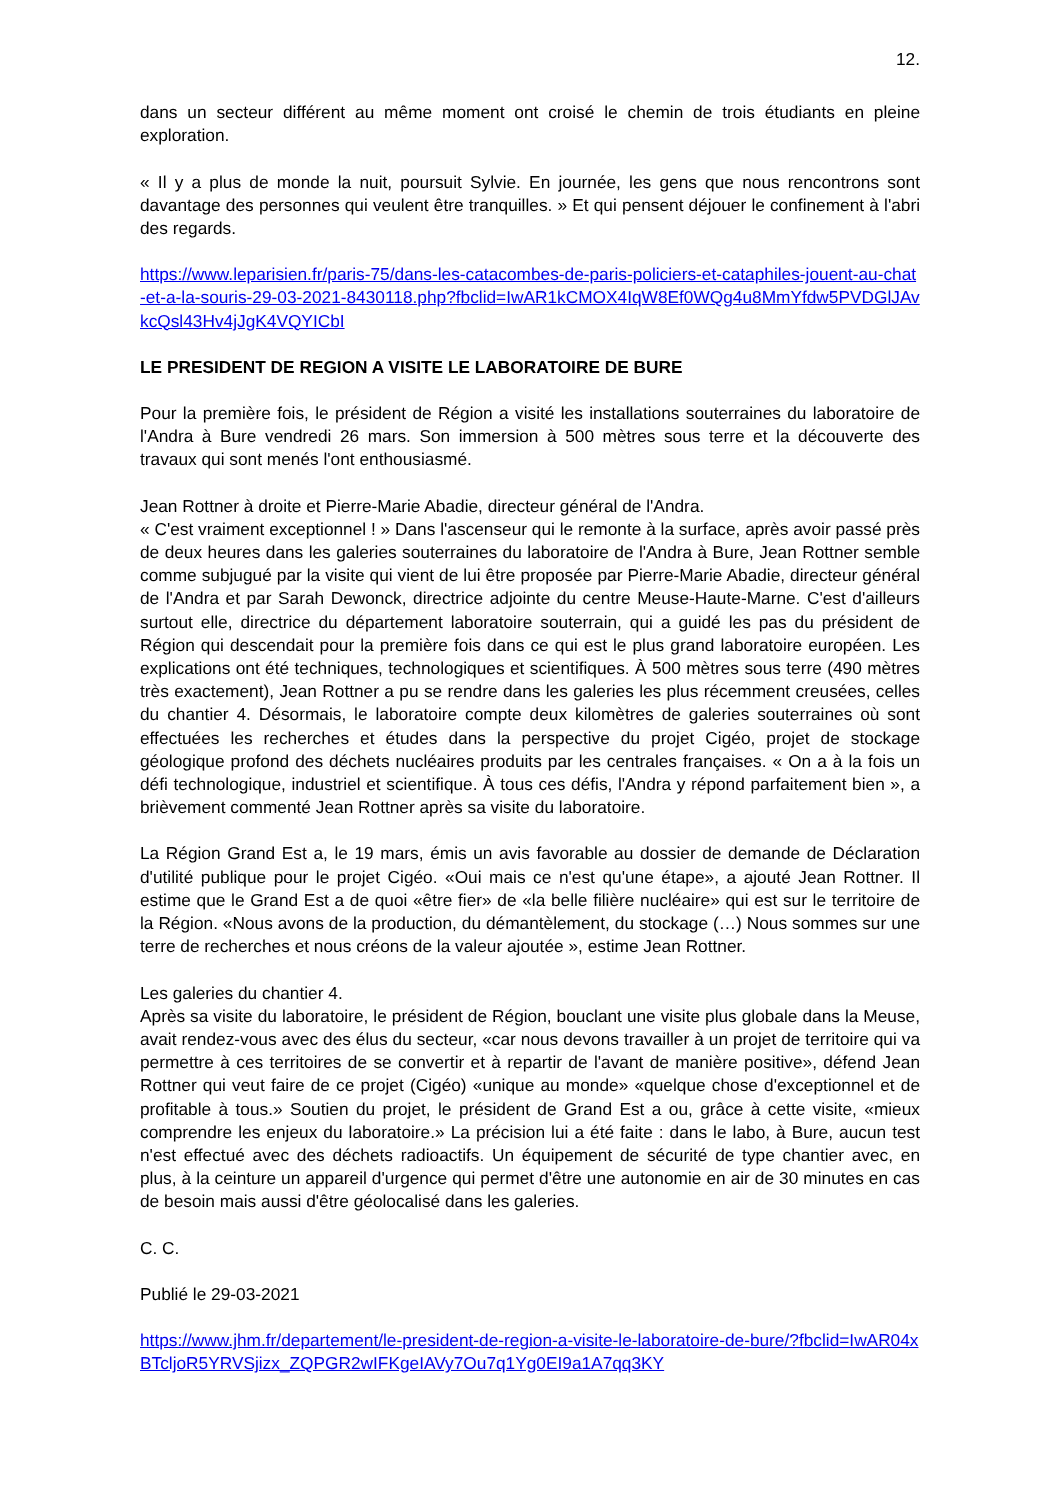12.
dans un secteur différent au même moment ont croisé le chemin de trois étudiants en pleine exploration.
« Il y a plus de monde la nuit, poursuit Sylvie. En journée, les gens que nous rencontrons sont davantage des personnes qui veulent être tranquilles. » Et qui pensent déjouer le confinement à l'abri des regards.
https://www.leparisien.fr/paris-75/dans-les-catacombes-de-paris-policiers-et-cataphiles-jouent-au-chat-et-a-la-souris-29-03-2021-8430118.php?fbclid=IwAR1kCMOX4IqW8Ef0WQg4u8MmYfdw5PVDGlJAvkcQsl43Hv4jJgK4VQYICbI
LE PRESIDENT DE REGION A VISITE LE LABORATOIRE DE BURE
Pour la première fois, le président de Région a visité les installations souterraines du laboratoire de l'Andra à Bure vendredi 26 mars. Son immersion à 500 mètres sous terre et la découverte des travaux qui sont menés l'ont enthousiasmé.
Jean Rottner à droite et Pierre-Marie Abadie, directeur général de l'Andra.
« C'est vraiment exceptionnel ! » Dans l'ascenseur qui le remonte à la surface, après avoir passé près de deux heures dans les galeries souterraines du laboratoire de l'Andra à Bure, Jean Rottner semble comme subjugué par la visite qui vient de lui être proposée par Pierre-Marie Abadie, directeur général de l'Andra et par Sarah Dewonck, directrice adjointe du centre Meuse-Haute-Marne. C'est d'ailleurs surtout elle, directrice du département laboratoire souterrain, qui a guidé les pas du président de Région qui descendait pour la première fois dans ce qui est le plus grand laboratoire européen. Les explications ont été techniques, technologiques et scientifiques. À 500 mètres sous terre (490 mètres très exactement), Jean Rottner a pu se rendre dans les galeries les plus récemment creusées, celles du chantier 4. Désormais, le laboratoire compte deux kilomètres de galeries souterraines où sont effectuées les recherches et études dans la perspective du projet Cigéo, projet de stockage géologique profond des déchets nucléaires produits par les centrales françaises. « On a à la fois un défi technologique, industriel et scientifique. À tous ces défis, l'Andra y répond parfaitement bien », a brièvement commenté Jean Rottner après sa visite du laboratoire.
La Région Grand Est a, le 19 mars, émis un avis favorable au dossier de demande de Déclaration d'utilité publique pour le projet Cigéo. «Oui mais ce n'est qu'une étape», a ajouté Jean Rottner. Il estime que le Grand Est a de quoi «être fier» de «la belle filière nucléaire» qui est sur le territoire de la Région. «Nous avons de la production, du démantèlement, du stockage (…) Nous sommes sur une terre de recherches et nous créons de la valeur ajoutée », estime Jean Rottner.
Les galeries du chantier 4.
Après sa visite du laboratoire, le président de Région, bouclant une visite plus globale dans la Meuse, avait rendez-vous avec des élus du secteur, «car nous devons travailler à un projet de territoire qui va permettre à ces territoires de se convertir et à repartir de l'avant de manière positive», défend Jean Rottner qui veut faire de ce projet (Cigéo) «unique au monde» «quelque chose d'exceptionnel et de profitable à tous.» Soutien du projet, le président de Grand Est a ou, grâce à cette visite, «mieux comprendre les enjeux du laboratoire.» La précision lui a été faite : dans le labo, à Bure, aucun test n'est effectué avec des déchets radioactifs. Un équipement de sécurité de type chantier avec, en plus, à la ceinture un appareil d'urgence qui permet d'être une autonomie en air de 30 minutes en cas de besoin mais aussi d'être géolocalisé dans les galeries.
C. C.
Publié le 29-03-2021
https://www.jhm.fr/departement/le-president-de-region-a-visite-le-laboratoire-de-bure/?fbclid=IwAR04xBTcljoR5YRVSjizx_ZQPGR2wIFKgeIAVy7Ou7q1Yg0EI9a1A7qq3KY